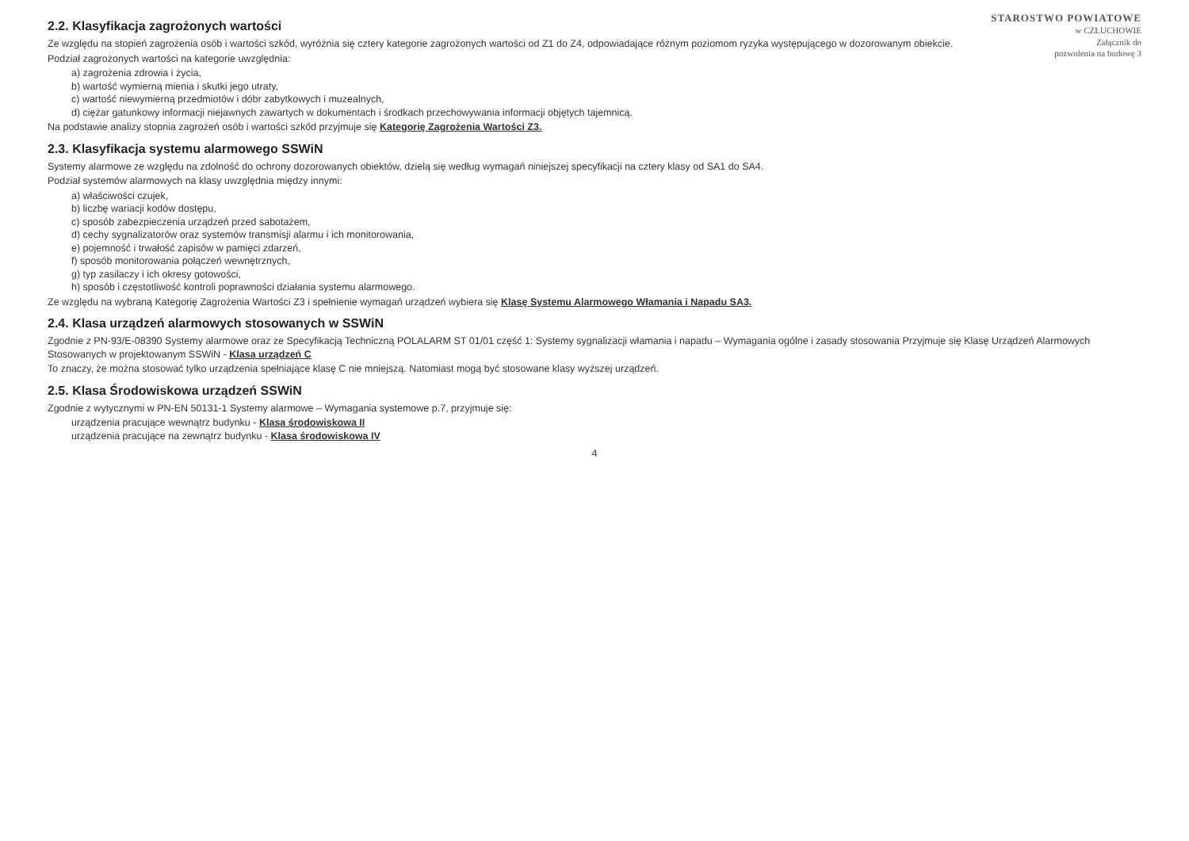STAROSTWO POWIATOWE
w CZŁUCHOWIE
Załącznik do
pozwolenia na budowę 3
2.2. Klasyfikacja zagrożonych wartości
Ze względu na stopień zagrożenia osób i wartości szkód, wyróżnia się cztery kategorie zagrożonych wartości od Z1 do Z4, odpowiadające różnym poziomom ryzyka występującego w dozorowanym obiekcie.
Podział zagrożonych wartości na kategorie uwzględnia:
a) zagrożenia zdrowia i życia,
b) wartość wymierną mienia i skutki jego utraty,
c) wartość niewymierną przedmiotów i dóbr zabytkowych i muzealnych,
d) ciężar gatunkowy informacji niejawnych zawartych w dokumentach i środkach przechowywania informacji objętych tajemnicą.
Na podstawie analizy stopnia zagrożeń osób i wartości szkód przyjmuje się Kategorię Zagrożenia Wartości Z3.
2.3. Klasyfikacja systemu alarmowego SSWiN
Systemy alarmowe ze względu na zdolność do ochrony dozorowanych obiektów, dzielą się według wymagań niniejszej specyfikacji na cztery klasy od SA1 do SA4.
Podział systemów alarmowych na klasy uwzględnia między innymi:
a) właściwości czujek,
b) liczbę wariacji kodów dostępu,
c) sposób zabezpieczenia urządzeń przed sabotażem,
d) cechy sygnalizatorów oraz systemów transmisji alarmu i ich monitorowania,
e) pojemność i trwałość zapisów w pamięci zdarzeń,
f) sposób monitorowania połączeń wewnętrznych,
g) typ zasilaczy i ich okresy gotowości,
h) sposób i częstotliwość kontroli poprawności działania systemu alarmowego.
Ze względu na wybraną Kategorię Zagrożenia Wartości Z3 i spełnienie wymagań urządzeń wybiera się Klasę Systemu Alarmowego Włamania i Napadu SA3.
2.4. Klasa urządzeń alarmowych stosowanych w SSWiN
Zgodnie z PN-93/E-08390 Systemy alarmowe oraz ze Specyfikacją Techniczną POLALARM ST 01/01 część 1: Systemy sygnalizacji włamania i napadu – Wymagania ogólne i zasady stosowania Przyjmuje się Klasę Urządzeń Alarmowych Stosowanych w projektowanym SSWiN - Klasa urządzeń C
To znaczy, że można stosować tylko urządzenia spełniające klasę C nie mniejszą. Natomiast mogą być stosowane klasy wyższej urządzeń.
2.5. Klasa Środowiskowa urządzeń SSWiN
Zgodnie z wytycznymi w PN-EN 50131-1 Systemy alarmowe – Wymagania systemowe p.7, przyjmuje się:
urządzenia pracujące wewnątrz budynku - Klasa środowiskowa II
urządzenia pracujące na zewnątrz budynku - Klasa środowiskowa IV
4